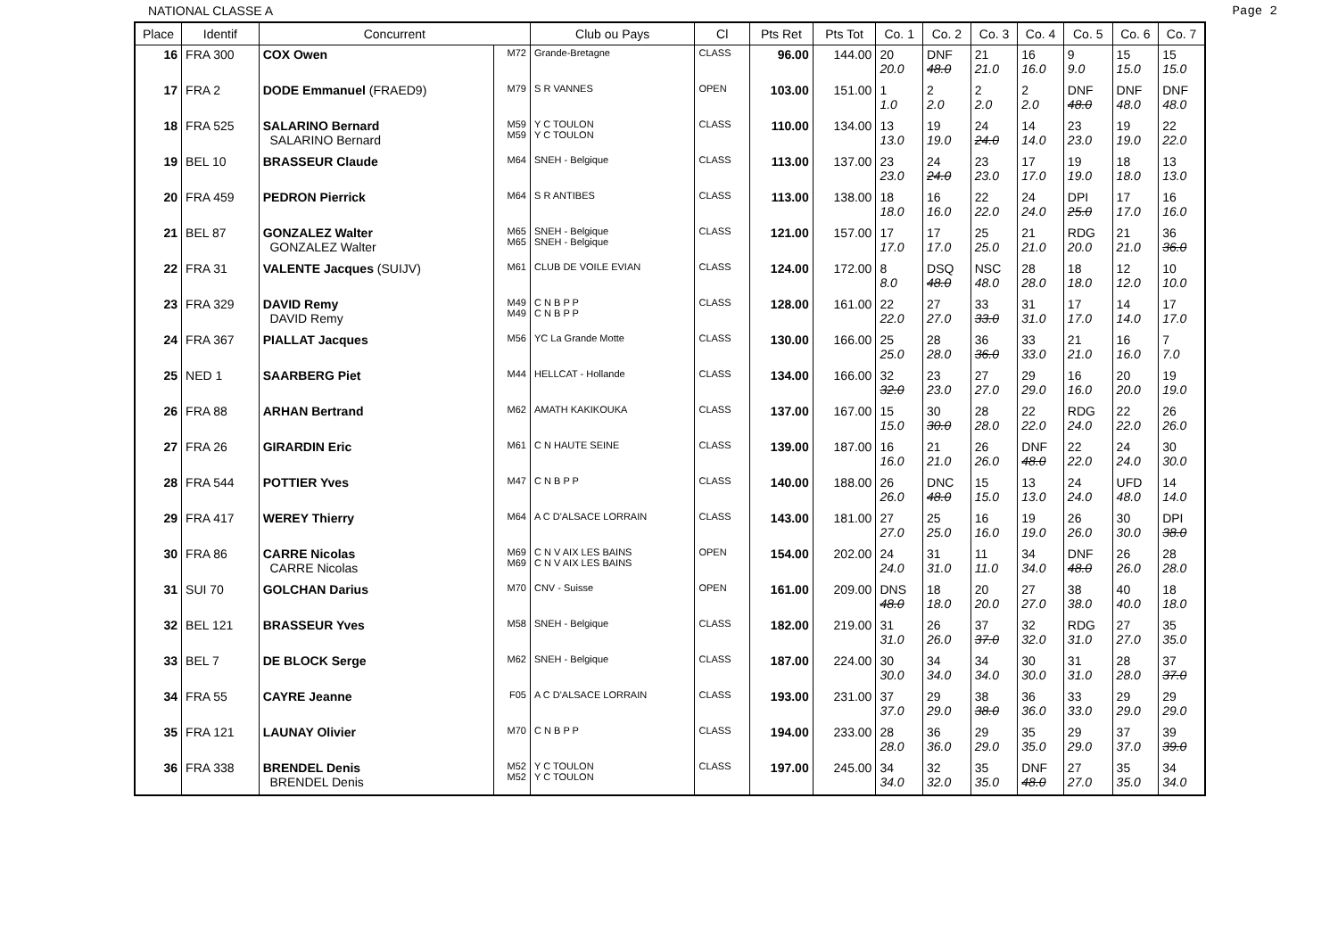NATIONAL CLASSE A Page 2
| Place | Identif | Concurrent | | Club ou Pays | Cl | Pts Ret | Pts Tot | Co. 1 | Co. 2 | Co. 3 | Co. 4 | Co. 5 | Co. 6 | Co. 7 |
| --- | --- | --- | --- | --- | --- | --- | --- | --- | --- | --- | --- | --- | --- | --- |
| 16 | FRA 300 | COX Owen | M72 | Grande-Bretagne | CLASS | 96.00 | 144.00 | 20 20.0 | DNF 48.0 | 21 21.0 | 16 16.0 | 9 9.0 | 15 15.0 | 15 15.0 |
| 17 | FRA 2 | DODE Emmanuel (FRAED9) | M79 | S R VANNES | OPEN | 103.00 | 151.00 | 1 1.0 | 2 2.0 | 2 2.0 | 2 2.0 | DNF 48.0 | DNF 48.0 | DNF 48.0 |
| 18 | FRA 525 | SALARINO Bernard SALARINO Bernard | M59 M59 | Y C TOULON Y C TOULON | CLASS | 110.00 | 134.00 | 13 13.0 | 19 19.0 | 24 24.0 | 14 14.0 | 23 23.0 | 19 19.0 | 22 22.0 |
| 19 | BEL 10 | BRASSEUR Claude | M64 | SNEH - Belgique | CLASS | 113.00 | 137.00 | 23 23.0 | 24 24.0 | 23 23.0 | 17 17.0 | 19 19.0 | 18 18.0 | 13 13.0 |
| 20 | FRA 459 | PEDRON Pierrick | M64 | S R ANTIBES | CLASS | 113.00 | 138.00 | 18 18.0 | 16 16.0 | 22 22.0 | 24 24.0 | DPI 25.0 | 17 17.0 | 16 16.0 |
| 21 | BEL 87 | GONZALEZ Walter GONZALEZ Walter | M65 M65 | SNEH - Belgique SNEH - Belgique | CLASS | 121.00 | 157.00 | 17 17.0 | 17 17.0 | 25 25.0 | 21 21.0 | RDG 20.0 | 21 21.0 | 36 36.0 |
| 22 | FRA 31 | VALENTE Jacques (SUIJV) | M61 | CLUB DE VOILE EVIAN | CLASS | 124.00 | 172.00 | 8 8.0 | DSQ 48.0 | NSC 48.0 | 28 28.0 | 18 18.0 | 12 12.0 | 10 10.0 |
| 23 | FRA 329 | DAVID Remy DAVID Remy | M49 M49 | C N B P P C N B P P | CLASS | 128.00 | 161.00 | 22 22.0 | 27 27.0 | 33 33.0 | 31 31.0 | 17 17.0 | 14 14.0 | 17 17.0 |
| 24 | FRA 367 | PIALLAT Jacques | M56 | YC La Grande Motte | CLASS | 130.00 | 166.00 | 25 25.0 | 28 28.0 | 36 36.0 | 33 33.0 | 21 21.0 | 16 16.0 | 7 7.0 |
| 25 | NED 1 | SAARBERG Piet | M44 | HELLCAT - Hollande | CLASS | 134.00 | 166.00 | 32 32.0 | 23 23.0 | 27 27.0 | 29 29.0 | 16 16.0 | 20 20.0 | 19 19.0 |
| 26 | FRA 88 | ARHAN Bertrand | M62 | AMATH KAKIKOUKA | CLASS | 137.00 | 167.00 | 15 15.0 | 30 30.0 | 28 28.0 | 22 22.0 | RDG 24.0 | 22 22.0 | 26 26.0 |
| 27 | FRA 26 | GIRARDIN Eric | M61 | C N HAUTE SEINE | CLASS | 139.00 | 187.00 | 16 16.0 | 21 21.0 | 26 26.0 | DNF 48.0 | 22 22.0 | 24 24.0 | 30 30.0 |
| 28 | FRA 544 | POTTIER Yves | M47 | C N B P P | CLASS | 140.00 | 188.00 | 26 26.0 | DNC 48.0 | 15 15.0 | 13 13.0 | 24 24.0 | UFD 48.0 | 14 14.0 |
| 29 | FRA 417 | WEREY Thierry | M64 | A C D'ALSACE LORRAIN | CLASS | 143.00 | 181.00 | 27 27.0 | 25 25.0 | 16 16.0 | 19 19.0 | 26 26.0 | 30 30.0 | DPI 38.0 |
| 30 | FRA 86 | CARRE Nicolas CARRE Nicolas | M69 M69 | C N V AIX LES BAINS C N V AIX LES BAINS | OPEN | 154.00 | 202.00 | 24 24.0 | 31 31.0 | 11 11.0 | 34 34.0 | DNF 48.0 | 26 26.0 | 28 28.0 |
| 31 | SUI 70 | GOLCHAN Darius | M70 | CNV - Suisse | OPEN | 161.00 | 209.00 | DNS 48.0 | 18 18.0 | 20 20.0 | 27 27.0 | 38 38.0 | 40 40.0 | 18 18.0 |
| 32 | BEL 121 | BRASSEUR Yves | M58 | SNEH - Belgique | CLASS | 182.00 | 219.00 | 31 31.0 | 26 26.0 | 37 37.0 | 32 32.0 | RDG 31.0 | 27 27.0 | 35 35.0 |
| 33 | BEL 7 | DE BLOCK Serge | M62 | SNEH - Belgique | CLASS | 187.00 | 224.00 | 30 30.0 | 34 34.0 | 34 34.0 | 30 30.0 | 31 31.0 | 28 28.0 | 37 37.0 |
| 34 | FRA 55 | CAYRE Jeanne | F05 | A C D'ALSACE LORRAIN | CLASS | 193.00 | 231.00 | 37 37.0 | 29 29.0 | 38 38.0 | 36 36.0 | 33 33.0 | 29 29.0 | 29 29.0 |
| 35 | FRA 121 | LAUNAY Olivier | M70 | C N B P P | CLASS | 194.00 | 233.00 | 28 28.0 | 36 36.0 | 29 29.0 | 35 35.0 | 29 29.0 | 37 37.0 | 39 39.0 |
| 36 | FRA 338 | BRENDEL Denis BRENDEL Denis | M52 M52 | Y C TOULON Y C TOULON | CLASS | 197.00 | 245.00 | 34 34.0 | 32 32.0 | 35 35.0 | DNF 48.0 | 27 27.0 | 35 35.0 | 34 34.0 |